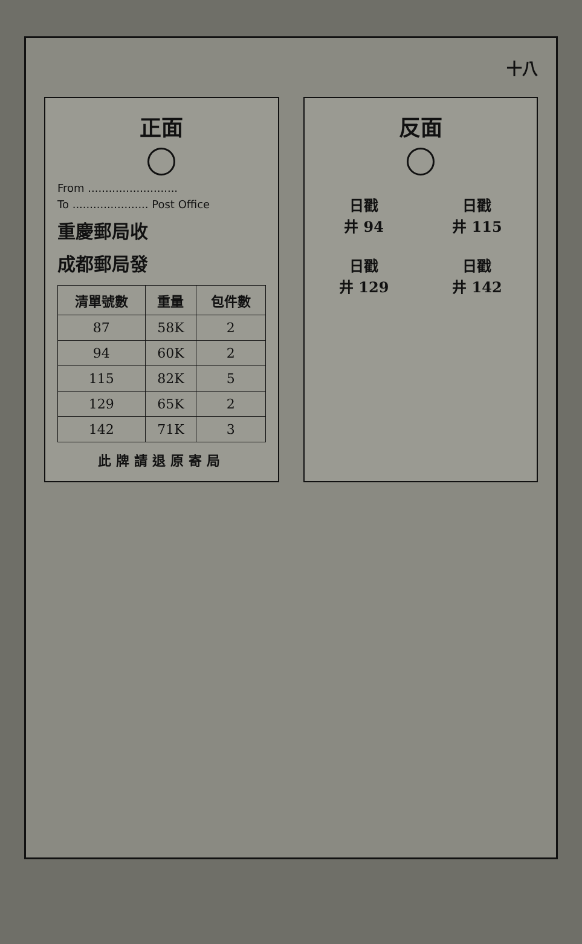十八
正面
From ..........................
To ...................... Post Office
重慶郵局收
成都郵局發
| 清單號數 | 重量 | 包件數 |
| --- | --- | --- |
| 87 | 58K | 2 |
| 94 | 60K | 2 |
| 115 | 82K | 5 |
| 129 | 65K | 2 |
| 142 | 71K | 3 |
此牌請退原寄局
反面
日戳
井 94
日戳
井 115
日戳
井 129
日戳
井 142